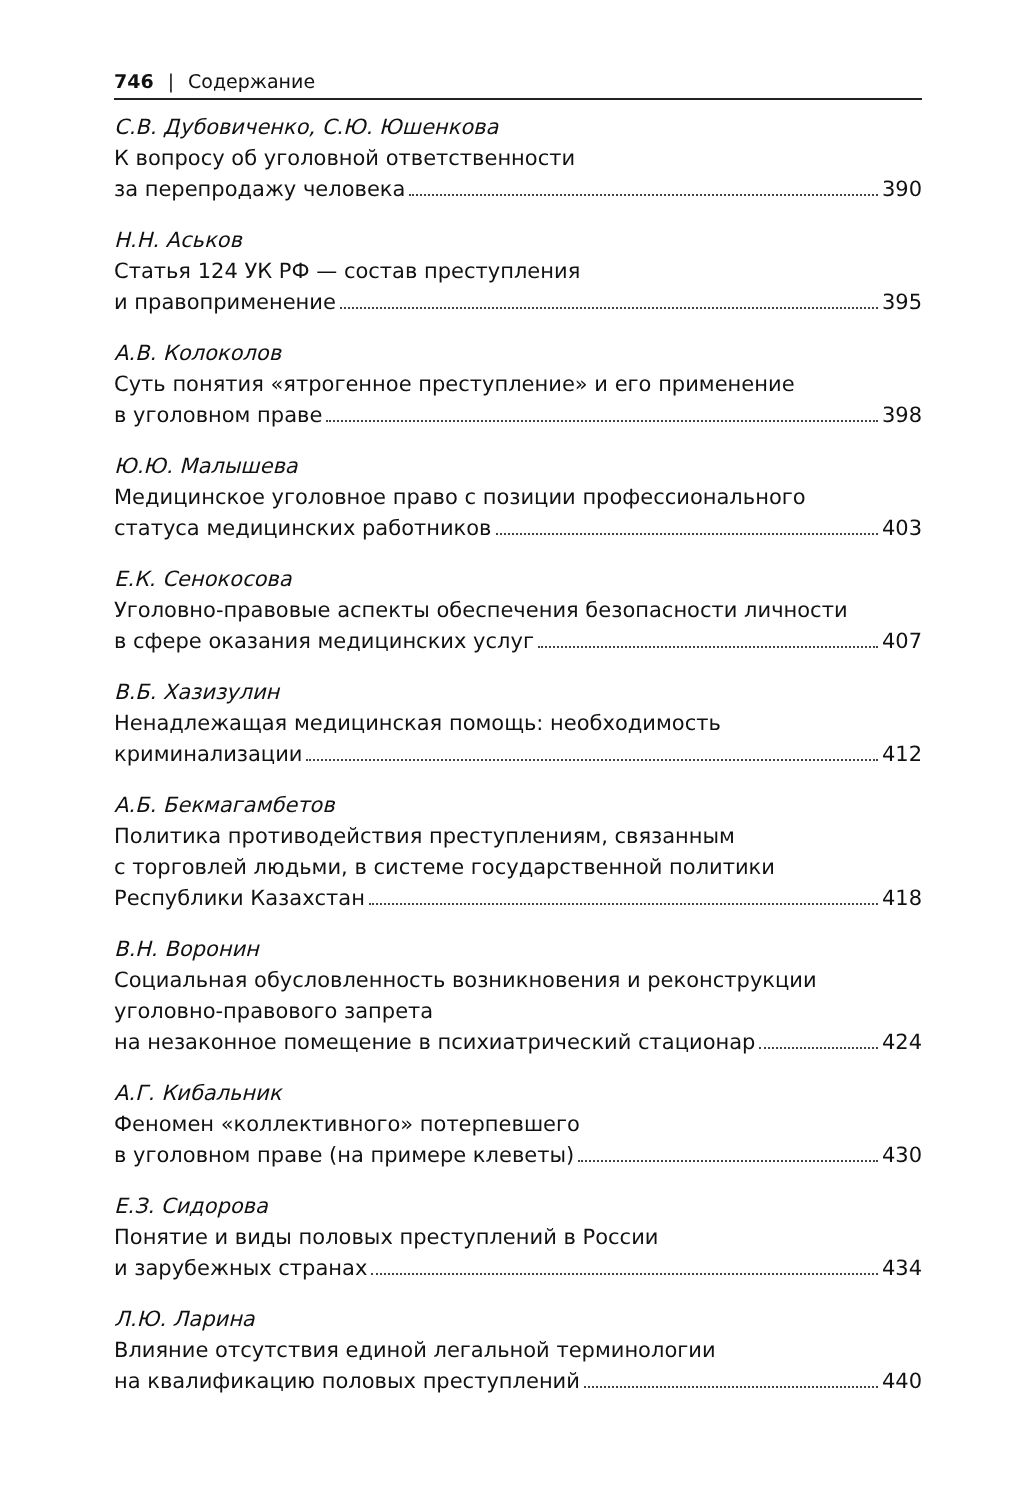746 | Содержание
С.В. Дубовиченко, С.Ю. Юшенкова
К вопросу об уголовной ответственности
за перепродажу человека 390
Н.Н. Аськов
Статья 124 УК РФ — состав преступления
и правоприменение 395
А.В. Колоколов
Суть понятия «ятрогенное преступление» и его применение
в уголовном праве 398
Ю.Ю. Малышева
Медицинское уголовное право с позиции профессионального
статуса медицинских работников 403
Е.К. Сенокосова
Уголовно-правовые аспекты обеспечения безопасности личности
в сфере оказания медицинских услуг 407
В.Б. Хазизулин
Ненадлежащая медицинская помощь: необходимость
криминализации 412
А.Б. Бекмагамбетов
Политика противодействия преступлениям, связанным
с торговлей людьми, в системе государственной политики
Республики Казахстан 418
В.Н. Воронин
Социальная обусловленность возникновения и реконструкции
уголовно-правового запрета
на незаконное помещение в психиатрический стационар 424
А.Г. Кибальник
Феномен «коллективного» потерпевшего
в уголовном праве (на примере клеветы) 430
Е.З. Сидорова
Понятие и виды половых преступлений в России
и зарубежных странах 434
Л.Ю. Ларина
Влияние отсутствия единой легальной терминологии
на квалификацию половых преступлений 440